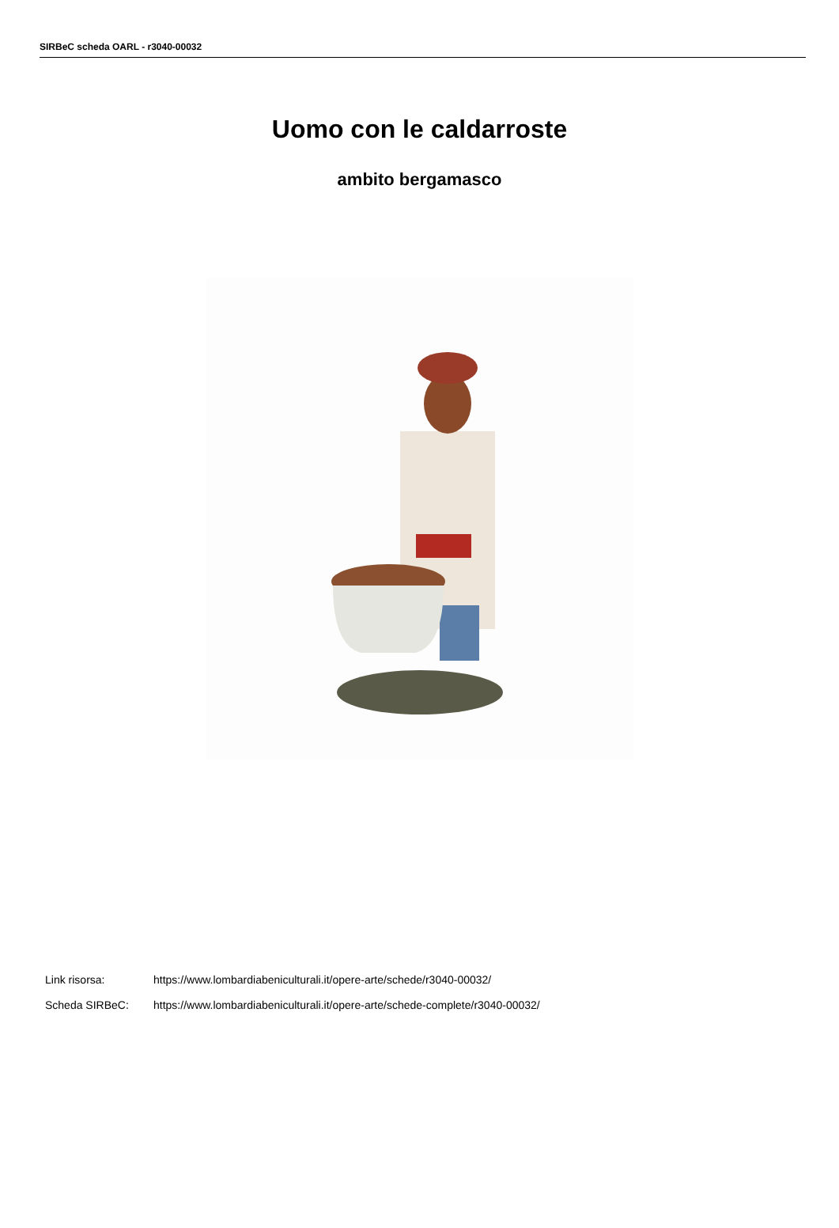SIRBeC scheda OARL - r3040-00032
Uomo con le caldarroste
ambito bergamasco
Link risorsa: https://www.lombardiabeniculturali.it/opere-arte/schede/r3040-00032/
Scheda SIRBeC: https://www.lombardiabeniculturali.it/opere-arte/schede-complete/r3040-00032/